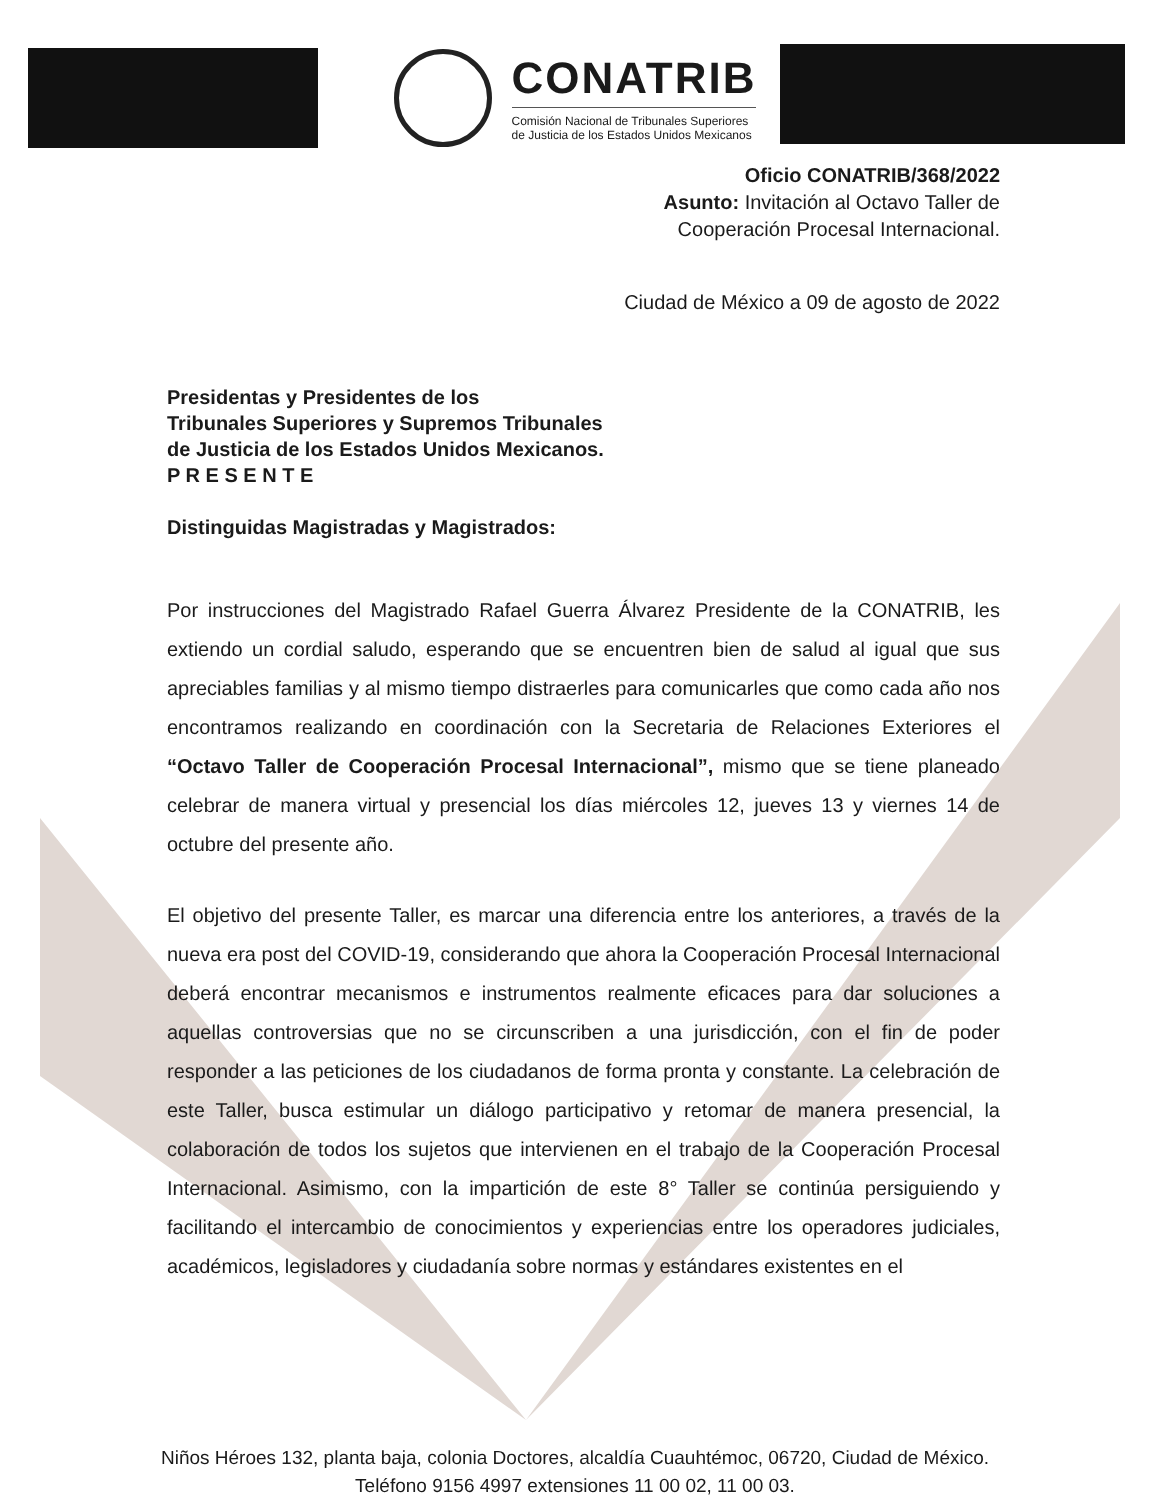CONATRIB
Comisión Nacional de Tribunales Superiores
de Justicia de los Estados Unidos Mexicanos
Oficio CONATRIB/368/2022
Asunto: Invitación al Octavo Taller de
Cooperación Procesal Internacional.
Ciudad de México a 09 de agosto de 2022
Presidentas y Presidentes de los
Tribunales Superiores y Supremos Tribunales
de Justicia de los Estados Unidos Mexicanos.
P R E S E N T E
Distinguidas Magistradas y Magistrados:
Por instrucciones del Magistrado Rafael Guerra Álvarez Presidente de la CONATRIB, les extiendo un cordial saludo, esperando que se encuentren bien de salud al igual que sus apreciables familias y al mismo tiempo distraerles para comunicarles que como cada año nos encontramos realizando en coordinación con la Secretaria de Relaciones Exteriores el “Octavo Taller de Cooperación Procesal Internacional”, mismo que se tiene planeado celebrar de manera virtual y presencial los días miércoles 12, jueves 13 y viernes 14 de octubre del presente año.
El objetivo del presente Taller, es marcar una diferencia entre los anteriores, a través de la nueva era post del COVID-19, considerando que ahora la Cooperación Procesal Internacional deberá encontrar mecanismos e instrumentos realmente eficaces para dar soluciones a aquellas controversias que no se circunscriben a una jurisdicción, con el fin de poder responder a las peticiones de los ciudadanos de forma pronta y constante. La celebración de este Taller, busca estimular un diálogo participativo y retomar de manera presencial, la colaboración de todos los sujetos que intervienen en el trabajo de la Cooperación Procesal Internacional. Asimismo, con la impartición de este 8° Taller se continúa persiguiendo y facilitando el intercambio de conocimientos y experiencias entre los operadores judiciales, académicos, legisladores y ciudadanía sobre normas y estándares existentes en el
Niños Héroes 132, planta baja, colonia Doctores, alcaldía Cuauhtémoc, 06720, Ciudad de México.
Teléfono 9156 4997 extensiones 11 00 02, 11 00 03.